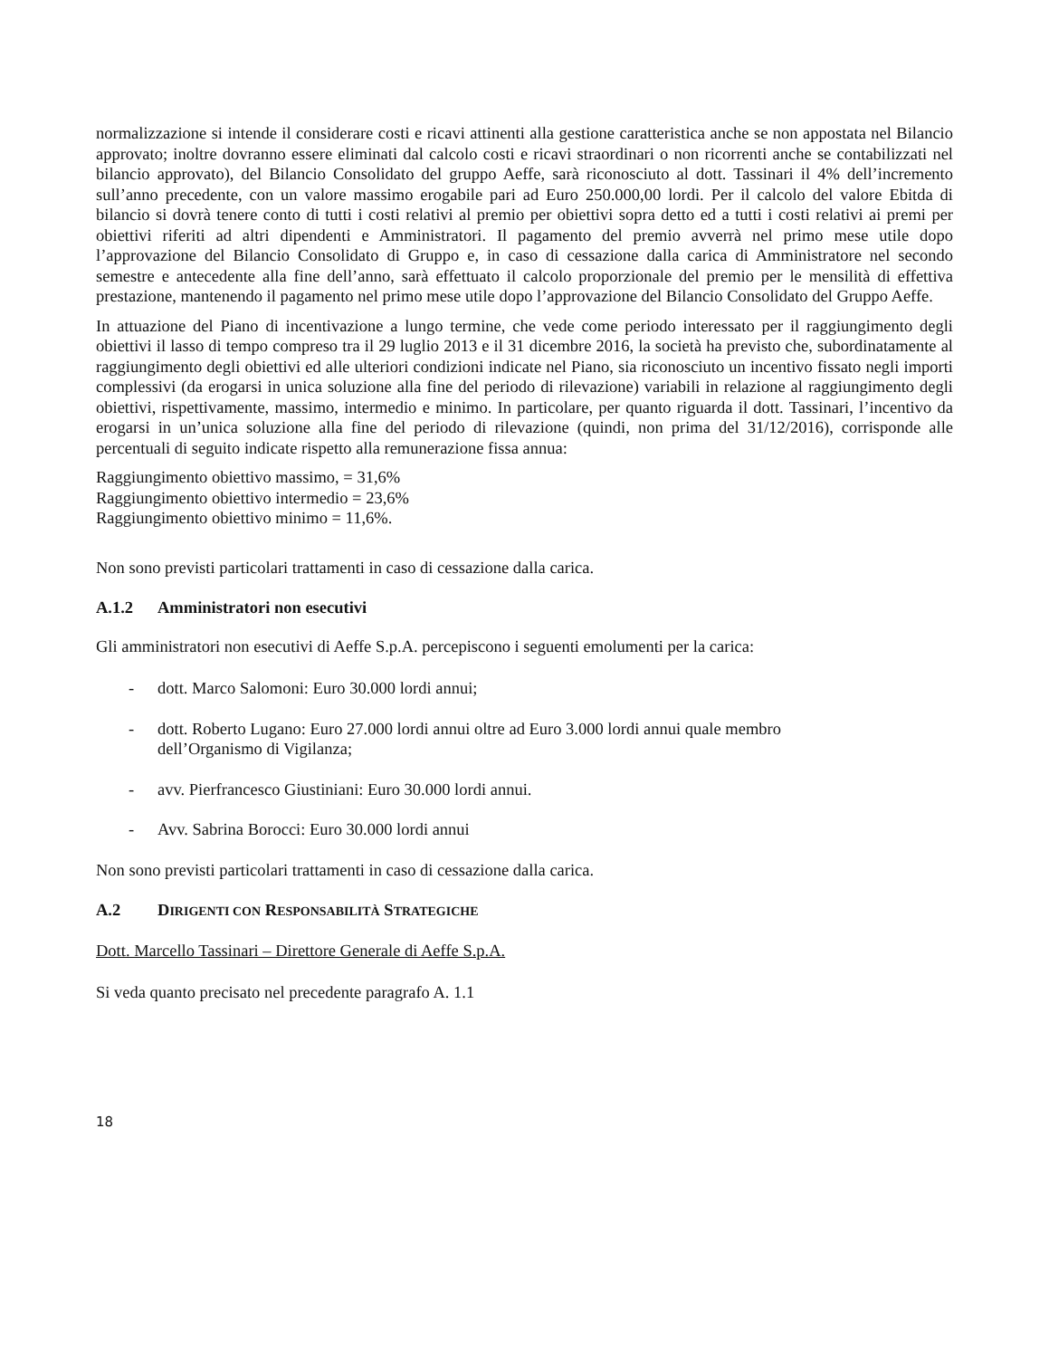normalizzazione si intende il considerare costi e ricavi attinenti alla gestione caratteristica anche se non appostata nel Bilancio approvato; inoltre dovranno essere eliminati dal calcolo costi e ricavi straordinari o non ricorrenti anche se contabilizzati nel bilancio approvato), del Bilancio Consolidato del gruppo Aeffe, sarà riconosciuto al dott. Tassinari il 4% dell’incremento sull’anno precedente, con un valore massimo erogabile pari ad Euro 250.000,00 lordi. Per il calcolo del valore Ebitda di bilancio si dovrà tenere conto di tutti i costi relativi al premio per obiettivi sopra detto ed a tutti i costi relativi ai premi per obiettivi riferiti ad altri dipendenti e Amministratori. Il pagamento del premio avverrà nel primo mese utile dopo l’approvazione del Bilancio Consolidato di Gruppo e, in caso di cessazione dalla carica di Amministratore nel secondo semestre e antecedente alla fine dell’anno, sarà effettuato il calcolo proporzionale del premio per le mensilità di effettiva prestazione, mantenendo il pagamento nel primo mese utile dopo l’approvazione del Bilancio Consolidato del Gruppo Aeffe.
In attuazione del Piano di incentivazione a lungo termine, che vede come periodo interessato per il raggiungimento degli obiettivi il lasso di tempo compreso tra il 29 luglio 2013 e il 31 dicembre 2016, la società ha previsto che, subordinatamente al raggiungimento degli obiettivi ed alle ulteriori condizioni indicate nel Piano, sia riconosciuto un incentivo fissato negli importi complessivi (da erogarsi in unica soluzione alla fine del periodo di rilevazione) variabili in relazione al raggiungimento degli obiettivi, rispettivamente, massimo, intermedio e minimo. In particolare, per quanto riguarda il dott. Tassinari, l’incentivo da erogarsi in un’unica soluzione alla fine del periodo di rilevazione (quindi, non prima del 31/12/2016), corrisponde alle percentuali di seguito indicate rispetto alla remunerazione fissa annua:
Raggiungimento obiettivo massimo, = 31,6%
Raggiungimento obiettivo intermedio = 23,6%
Raggiungimento obiettivo minimo = 11,6%.
Non sono previsti particolari trattamenti in caso di cessazione dalla carica.
A.1.2 Amministratori non esecutivi
Gli amministratori non esecutivi di Aeffe S.p.A. percepiscono i seguenti emolumenti per la carica:
- dott. Marco Salomoni: Euro 30.000 lordi annui;
- dott. Roberto Lugano: Euro 27.000 lordi annui oltre ad Euro 3.000 lordi annui quale membro
dell’Organismo di Vigilanza;
- avv. Pierfrancesco Giustiniani: Euro 30.000 lordi annui.
- Avv. Sabrina Borocci: Euro 30.000 lordi annui
Non sono previsti particolari trattamenti in caso di cessazione dalla carica.
A.2 DIRIGENTI CON RESPONSABILITÀ STRATEGICHE
Dott. Marcello Tassinari – Direttore Generale di Aeffe S.p.A.
Si veda quanto precisato nel precedente paragrafo A. 1.1
18